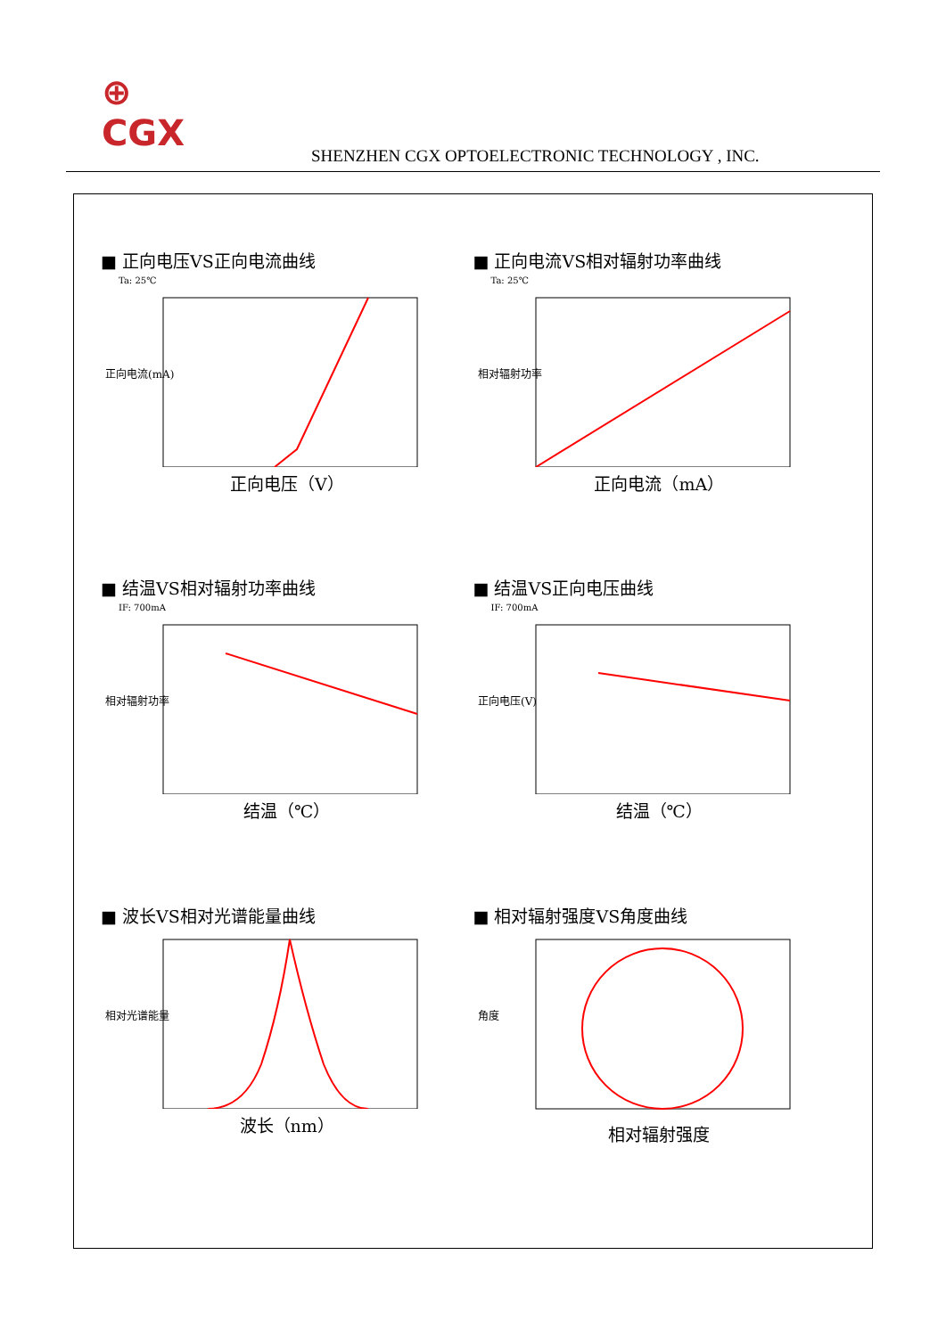⊕
CGX
SHENZHEN CGX OPTOELECTRONIC TECHNOLOGY , INC.
■ 正向电压VS正向电流曲线
Ta: 25℃
正向电流(mA)
正向电压（V）
■ 正向电流VS相对辐射功率曲线
Ta: 25℃
相对辐射功率
正向电流（mA）
■ 结温VS相对辐射功率曲线
IF: 700mA
相对辐射功率
结温（℃）
■ 结温VS正向电压曲线
IF: 700mA
正向电压(V)
结温（℃）
■ 波长VS相对光谱能量曲线
相对光谱能量
波长（nm）
■ 相对辐射强度VS角度曲线
角度
相对辐射强度